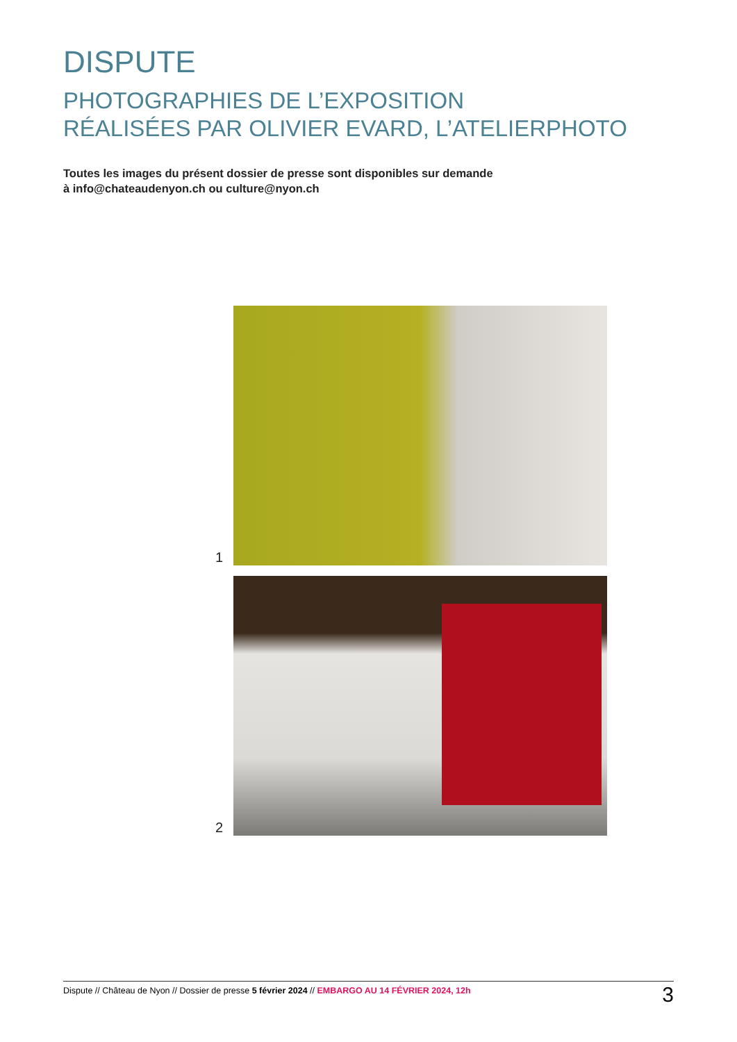DISPUTE
PHOTOGRAPHIES DE L’EXPOSITION
RÉALISÉES PAR OLIVIER EVARD, L’ATELIERPHOTO
Toutes les images du présent dossier de presse sont disponibles sur demande
à info@chateaudenyon.ch ou culture@nyon.ch
1
2
Dispute // Château de Nyon // Dossier de presse 5 février 2024 // EMBARGO AU 14 FÉVRIER 2024, 12h 3